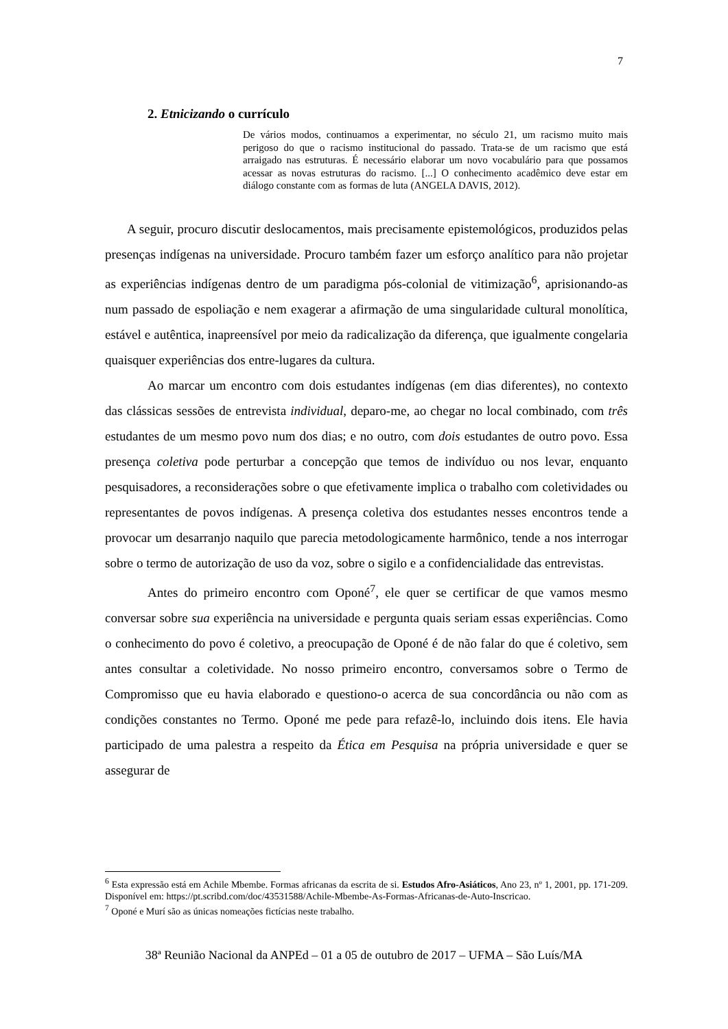7
2. Etnicizando o currículo
De vários modos, continuamos a experimentar, no século 21, um racismo muito mais perigoso do que o racismo institucional do passado. Trata-se de um racismo que está arraigado nas estruturas. É necessário elaborar um novo vocabulário para que possamos acessar as novas estruturas do racismo. [...] O conhecimento acadêmico deve estar em diálogo constante com as formas de luta (ANGELA DAVIS, 2012).
A seguir, procuro discutir deslocamentos, mais precisamente epistemológicos, produzidos pelas presenças indígenas na universidade. Procuro também fazer um esforço analítico para não projetar as experiências indígenas dentro de um paradigma pós-colonial de vitimização<sup>6</sup>, aprisionando-as num passado de espoliação e nem exagerar a afirmação de uma singularidade cultural monolítica, estável e autêntica, inapreensível por meio da radicalização da diferença, que igualmente congelaria quaisquer experiências dos entre-lugares da cultura.
Ao marcar um encontro com dois estudantes indígenas (em dias diferentes), no contexto das clássicas sessões de entrevista individual, deparo-me, ao chegar no local combinado, com três estudantes de um mesmo povo num dos dias; e no outro, com dois estudantes de outro povo. Essa presença coletiva pode perturbar a concepção que temos de indivíduo ou nos levar, enquanto pesquisadores, a reconsiderações sobre o que efetivamente implica o trabalho com coletividades ou representantes de povos indígenas. A presença coletiva dos estudantes nesses encontros tende a provocar um desarranjo naquilo que parecia metodologicamente harmônico, tende a nos interrogar sobre o termo de autorização de uso da voz, sobre o sigilo e a confidencialidade das entrevistas.
Antes do primeiro encontro com Oponé<sup>7</sup>, ele quer se certificar de que vamos mesmo conversar sobre sua experiência na universidade e pergunta quais seriam essas experiências. Como o conhecimento do povo é coletivo, a preocupação de Oponé é de não falar do que é coletivo, sem antes consultar a coletividade. No nosso primeiro encontro, conversamos sobre o Termo de Compromisso que eu havia elaborado e questiono-o acerca de sua concordância ou não com as condições constantes no Termo. Oponé me pede para refazê-lo, incluindo dois itens. Ele havia participado de uma palestra a respeito da Ética em Pesquisa na própria universidade e quer se assegurar de
<sup>6</sup> Esta expressão está em Achile Mbembe. Formas africanas da escrita de si. Estudos Afro-Asiáticos, Ano 23, nº 1, 2001, pp. 171-209. Disponível em: https://pt.scribd.com/doc/43531588/Achile-Mbembe-As-Formas-Africanas-de-Auto-Inscricao.
<sup>7</sup> Oponé e Murí são as únicas nomeações fictícias neste trabalho.
38ª Reunião Nacional da ANPEd – 01 a 05 de outubro de 2017 – UFMA – São Luís/MA